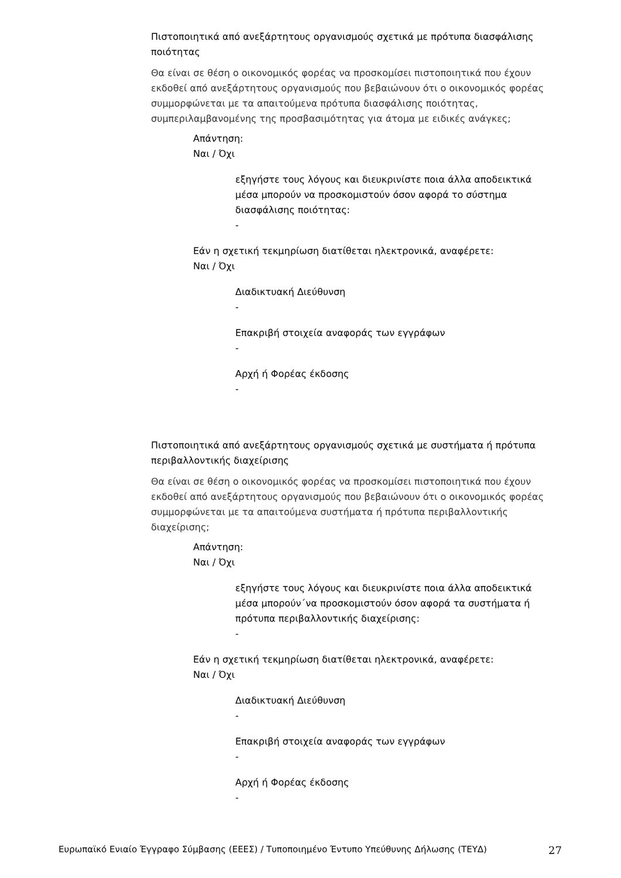Πιστοποιητικά από ανεξάρτητους οργανισμούς σχετικά με πρότυπα διασφάλισης ποιότητας
Θα είναι σε θέση ο οικονομικός φορέας να προσκομίσει πιστοποιητικά που έχουν εκδοθεί από ανεξάρτητους οργανισμούς που βεβαιώνουν ότι ο οικονομικός φορέας συμμορφώνεται με τα απαιτούμενα πρότυπα διασφάλισης ποιότητας, συμπεριλαμβανομένης της προσβασιμότητας για άτομα με ειδικές ανάγκες;
Απάντηση:
Ναι / Όχι
εξηγήστε τους λόγους και διευκρινίστε ποια άλλα αποδεικτικά μέσα μπορούν να προσκομιστούν όσον αφορά το σύστημα διασφάλισης ποιότητας:
-
Εάν η σχετική τεκμηρίωση διατίθεται ηλεκτρονικά, αναφέρετε:
Ναι / Όχι
Διαδικτυακή Διεύθυνση
-
Επακριβή στοιχεία αναφοράς των εγγράφων
-
Αρχή ή Φορέας έκδοσης
-
Πιστοποιητικά από ανεξάρτητους οργανισμούς σχετικά με συστήματα ή πρότυπα περιβαλλοντικής διαχείρισης
Θα είναι σε θέση ο οικονομικός φορέας να προσκομίσει πιστοποιητικά που έχουν εκδοθεί από ανεξάρτητους οργανισμούς που βεβαιώνουν ότι ο οικονομικός φορέας συμμορφώνεται με τα απαιτούμενα συστήματα ή πρότυπα περιβαλλοντικής διαχείρισης;
Απάντηση:
Ναι / Όχι
εξηγήστε τους λόγους και διευκρινίστε ποια άλλα αποδεικτικά μέσα μπορούν΄να προσκομιστούν όσον αφορά τα συστήματα ή πρότυπα περιβαλλοντικής διαχείρισης:
-
Εάν η σχετική τεκμηρίωση διατίθεται ηλεκτρονικά, αναφέρετε:
Ναι / Όχι
Διαδικτυακή Διεύθυνση
-
Επακριβή στοιχεία αναφοράς των εγγράφων
-
Αρχή ή Φορέας έκδοσης
-
Ευρωπαϊκό Ενιαίο Έγγραφο Σύμβασης (ΕΕΕΣ) / Τυποποιημένο Έντυπο Υπεύθυνης Δήλωσης (ΤΕΥΔ) 27